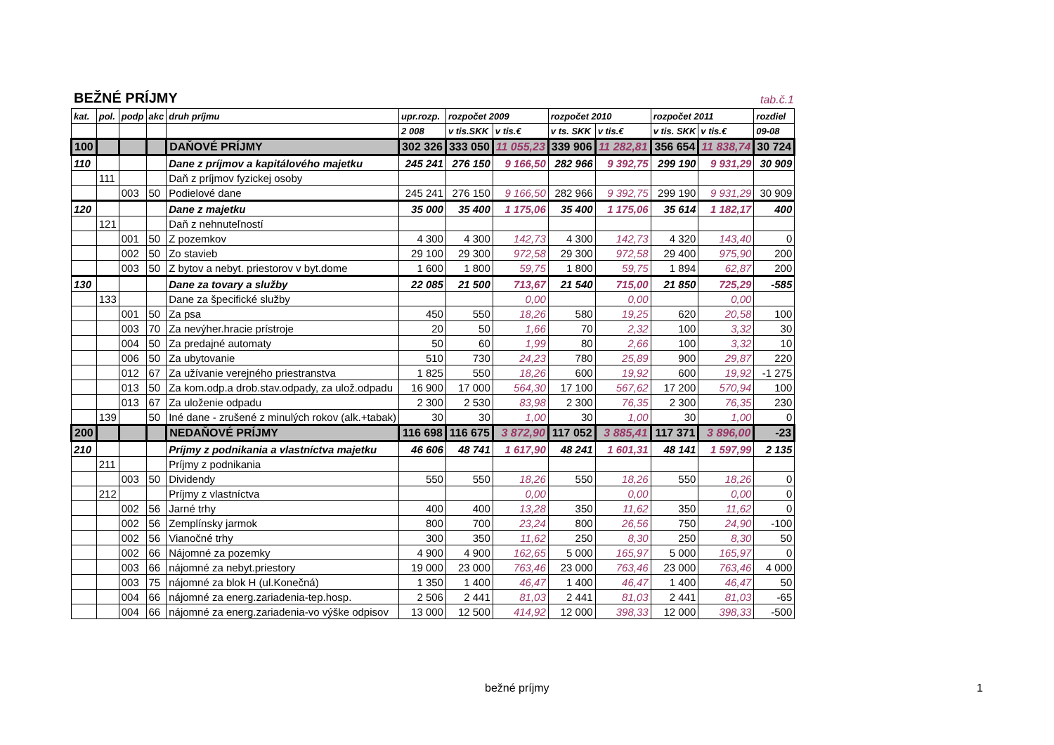BEŽNÉ PRÍJMY tab.č.1
| kat. | pol. | podp | akc | druh príjmu | upr.rozp. | rozpočet 2009 | | rozpočet 2010 | | rozpočet 2011 | | rozdiel |
| --- | --- | --- | --- | --- | --- | --- | --- | --- | --- | --- | --- | --- |
| | | | | | 2 008 | v tis.SKK | v tis.€ | v ts. SKK | v tis.€ | v tis. SKK | v tis.€ | 09-08 |
| 100 | | | | DAŇOVÉ PRÍJMY | 302 326 | 333 050 | 11 055,23 | 339 906 | 11 282,81 | 356 654 | 11 838,74 | 30 724 |
| 110 | | | | Dane z príjmov a kapitálového majetku | 245 241 | 276 150 | 9 166,50 | 282 966 | 9 392,75 | 299 190 | 9 931,29 | 30 909 |
| | 111 | | | Daň z príjmov fyzickej osoby | | | | | | | | |
| | | 003 | 50 | Podielové dane | 245 241 | 276 150 | 9 166,50 | 282 966 | 9 392,75 | 299 190 | 9 931,29 | 30 909 |
| 120 | | | | Dane z majetku | 35 000 | 35 400 | 1 175,06 | 35 400 | 1 175,06 | 35 614 | 1 182,17 | 400 |
| | 121 | | | Daň z nehnuteľností | | | | | | | | |
| | | 001 | 50 | Z pozemkov | 4 300 | 4 300 | 142,73 | 4 300 | 142,73 | 4 320 | 143,40 | 0 |
| | | 002 | 50 | Zo stavieb | 29 100 | 29 300 | 972,58 | 29 300 | 972,58 | 29 400 | 975,90 | 200 |
| | | 003 | 50 | Z bytov a nebyt. priestorov v byt.dome | 1 600 | 1 800 | 59,75 | 1 800 | 59,75 | 1 894 | 62,87 | 200 |
| 130 | | | | Dane za tovary a služby | 22 085 | 21 500 | 713,67 | 21 540 | 715,00 | 21 850 | 725,29 | -585 |
| | 133 | | | Dane za špecifické služby | | | 0,00 | | 0,00 | | 0,00 | |
| | | 001 | 50 | Za psa | 450 | 550 | 18,26 | 580 | 19,25 | 620 | 20,58 | 100 |
| | | 003 | 70 | Za nevýher.hracie prístroje | 20 | 50 | 1,66 | 70 | 2,32 | 100 | 3,32 | 30 |
| | | 004 | 50 | Za predajné automaty | 50 | 60 | 1,99 | 80 | 2,66 | 100 | 3,32 | 10 |
| | | 006 | 50 | Za ubytovanie | 510 | 730 | 24,23 | 780 | 25,89 | 900 | 29,87 | 220 |
| | | 012 | 67 | Za užívanie verejného priestranstva | 1 825 | 550 | 18,26 | 600 | 19,92 | 600 | 19,92 | -1 275 |
| | | 013 | 50 | Za kom.odp.a drob.stav.odpady, za ulož.odpadu | 16 900 | 17 000 | 564,30 | 17 100 | 567,62 | 17 200 | 570,94 | 100 |
| | | 013 | 67 | Za uloženie odpadu | 2 300 | 2 530 | 83,98 | 2 300 | 76,35 | 2 300 | 76,35 | 230 |
| | 139 | | 50 | Iné dane - zrušené z minulých rokov (alk.+tabak) | 30 | 30 | 1,00 | 30 | 1,00 | 30 | 1,00 | 0 |
| 200 | | | | NEDAŇOVÉ PRÍJMY | 116 698 | 116 675 | 3 872,90 | 117 052 | 3 885,41 | 117 371 | 3 896,00 | -23 |
| 210 | | | | Príjmy z podnikania a vlastníctva majetku | 46 606 | 48 741 | 1 617,90 | 48 241 | 1 601,31 | 48 141 | 1 597,99 | 2 135 |
| | 211 | | | Príjmy z podnikania | | | | | | | | |
| | | 003 | 50 | Dividendy | 550 | 550 | 18,26 | 550 | 18,26 | 550 | 18,26 | 0 |
| | 212 | | | Príjmy z vlastníctva | | | 0,00 | | 0,00 | | 0,00 | 0 |
| | | 002 | 56 | Jarné trhy | 400 | 400 | 13,28 | 350 | 11,62 | 350 | 11,62 | 0 |
| | | 002 | 56 | Zemplínsky jarmok | 800 | 700 | 23,24 | 800 | 26,56 | 750 | 24,90 | -100 |
| | | 002 | 56 | Vianočné trhy | 300 | 350 | 11,62 | 250 | 8,30 | 250 | 8,30 | 50 |
| | | 002 | 66 | Nájomné za pozemky | 4 900 | 4 900 | 162,65 | 5 000 | 165,97 | 5 000 | 165,97 | 0 |
| | | 003 | 66 | nájomné za nebyt.priestory | 19 000 | 23 000 | 763,46 | 23 000 | 763,46 | 23 000 | 763,46 | 4 000 |
| | | 003 | 75 | nájomné za blok H (ul.Konečná) | 1 350 | 1 400 | 46,47 | 1 400 | 46,47 | 1 400 | 46,47 | 50 |
| | | 004 | 66 | nájomné za energ.zariadenia-tep.hosp. | 2 506 | 2 441 | 81,03 | 2 441 | 81,03 | 2 441 | 81,03 | -65 |
| | | 004 | 66 | nájomné za energ.zariadenia-vo výške odpisov | 13 000 | 12 500 | 414,92 | 12 000 | 398,33 | 12 000 | 398,33 | -500 |
bežné príjmy 1